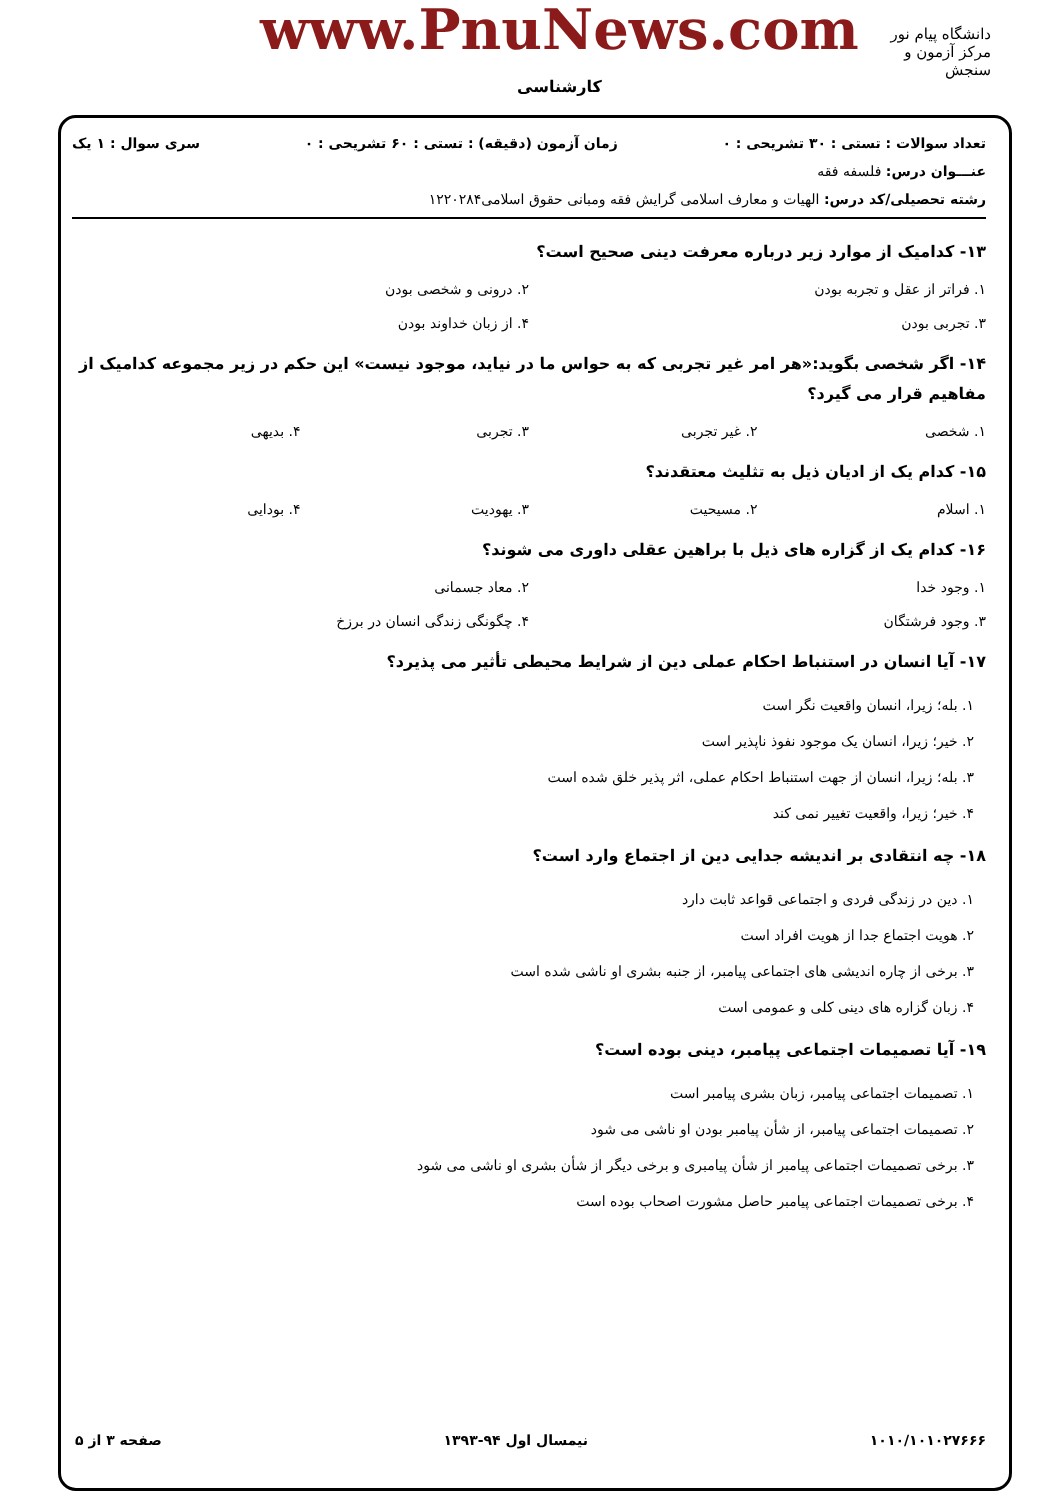www.PnuNews.com
کارشناسی
دانشگاه پیام نور
مرکز آزمون و سنجش
تعداد سوالات : تستی : ۳۰ تشریحی : ۰ زمان آزمون (دقیقه) : تستی : ۶۰ تشریحی : ۰ سری سوال : ۱ یک
عنـــوان درس: فلسفه فقه
رشته تحصیلی/کد درس: الهیات و معارف اسلامی گرایش فقه ومبانی حقوق اسلامی۱۲۲۰۲۸۴
۱۳- کدامیک از موارد زیر درباره معرفت دینی صحیح است؟
۱. فراتر از عقل و تجربه بودن ۲. درونی و شخصی بودن
۳. تجربی بودن ۴. از زبان خداوند بودن
۱۴- اگر شخصی بگوید:«هر امر غیر تجربی که به حواس ما در نیاید، موجود نیست» این حکم در زیر مجموعه کدامیک از مفاهیم قرار می گیرد؟
۱. شخصی ۲. غیر تجربی ۳. تجربی ۴. بدیهی
۱۵- کدام یک از ادیان ذیل به تثلیث معتقدند؟
۱. اسلام ۲. مسیحیت ۳. یهودیت ۴. بودایی
۱۶- کدام یک از گزاره های ذیل با براهین عقلی داوری می شوند؟
۱. وجود خدا ۲. معاد جسمانی
۳. وجود فرشتگان ۴. چگونگی زندگی انسان در برزخ
۱۷- آیا انسان در استنباط احکام عملی دین از شرایط محیطی تأثیر می پذیرد؟
۱. بله؛ زیرا، انسان واقعیت نگر است
۲. خیر؛ زیرا، انسان یک موجود نفوذ ناپذیر است
۳. بله؛ زیرا، انسان از جهت استنباط احکام عملی، اثر پذیر خلق شده است
۴. خیر؛ زیرا، واقعیت تغییر نمی کند
۱۸- چه انتقادی بر اندیشه جدایی دین از اجتماع وارد است؟
۱. دین در زندگی فردی و اجتماعی قواعد ثابت دارد
۲. هویت اجتماع جدا از هویت افراد است
۳. برخی از چاره اندیشی های اجتماعی پیامبر، از جنبه بشری او ناشی شده است
۴. زبان گزاره های دینی کلی و عمومی است
۱۹- آیا تصمیمات اجتماعی پیامبر، دینی بوده است؟
۱. تصمیمات اجتماعی پیامبر، زبان بشری پیامبر است
۲. تصمیمات اجتماعی پیامبر، از شأن پیامبر بودن او ناشی می شود
۳. برخی تصمیمات اجتماعی پیامبر از شأن پیامبری و برخی دیگر از شأن بشری او ناشی می شود
۴. برخی تصمیمات اجتماعی پیامبر حاصل مشورت اصحاب بوده است
۱۰۱۰/۱۰۱۰۲۷۶۶۶ نیمسال اول ۹۴-۱۳۹۳ صفحه ۳ از ۵